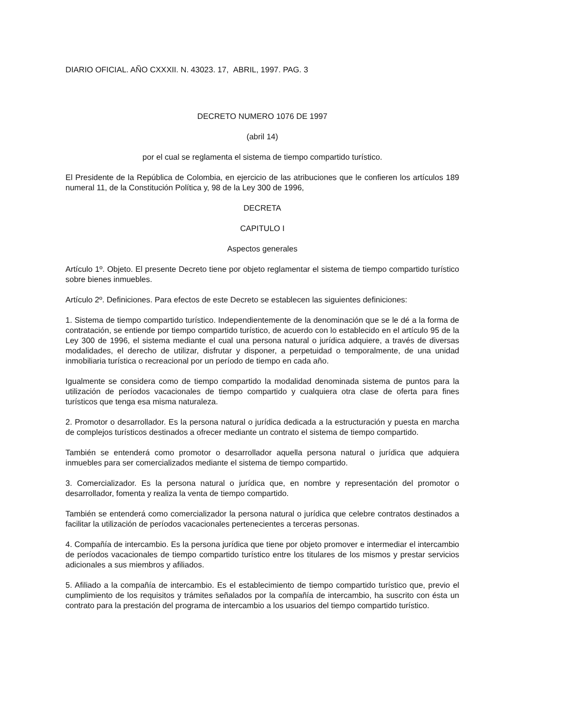DIARIO OFICIAL. AÑO CXXXII. N. 43023. 17, ABRIL, 1997. PAG. 3
DECRETO NUMERO 1076 DE 1997
(abril 14)
por el cual se reglamenta el sistema de tiempo compartido turístico.
El Presidente de la República de Colombia, en ejercicio de las atribuciones que le confieren los artículos 189 numeral 11, de la Constitución Política y, 98 de la Ley 300 de 1996,
DECRETA
CAPITULO I
Aspectos generales
Artículo 1º. Objeto. El presente Decreto tiene por objeto reglamentar el sistema de tiempo compartido turístico sobre bienes inmuebles.
Artículo 2º. Definiciones. Para efectos de este Decreto se establecen las siguientes definiciones:
1. Sistema de tiempo compartido turístico. Independientemente de la denominación que se le dé a la forma de contratación, se entiende por tiempo compartido turístico, de acuerdo con lo establecido en el artículo 95 de la Ley 300 de 1996, el sistema mediante el cual una persona natural o jurídica adquiere, a través de diversas modalidades, el derecho de utilizar, disfrutar y disponer, a perpetuidad o temporalmente, de una unidad inmobiliaria turística o recreacional por un período de tiempo en cada año.
Igualmente se considera como de tiempo compartido la modalidad denominada sistema de puntos para la utilización de períodos vacacionales de tiempo compartido y cualquiera otra clase de oferta para fines turísticos que tenga esa misma naturaleza.
2. Promotor o desarrollador. Es la persona natural o jurídica dedicada a la estructuración y puesta en marcha de complejos turísticos destinados a ofrecer mediante un contrato el sistema de tiempo compartido.
También se entenderá como promotor o desarrollador aquella persona natural o jurídica que adquiera inmuebles para ser comercializados mediante el sistema de tiempo compartido.
3. Comercializador. Es la persona natural o jurídica que, en nombre y representación del promotor o desarrollador, fomenta y realiza la venta de tiempo compartido.
También se entenderá como comercializador la persona natural o jurídica que celebre contratos destinados a facilitar la utilización de períodos vacacionales pertenecientes a terceras personas.
4. Compañía de intercambio. Es la persona jurídica que tiene por objeto promover e intermediar el intercambio de períodos vacacionales de tiempo compartido turístico entre los titulares de los mismos y prestar servicios adicionales a sus miembros y afiliados.
5. Afiliado a la compañía de intercambio. Es el establecimiento de tiempo compartido turístico que, previo el cumplimiento de los requisitos y trámites señalados por la compañía de intercambio, ha suscrito con ésta un contrato para la prestación del programa de intercambio a los usuarios del tiempo compartido turístico.